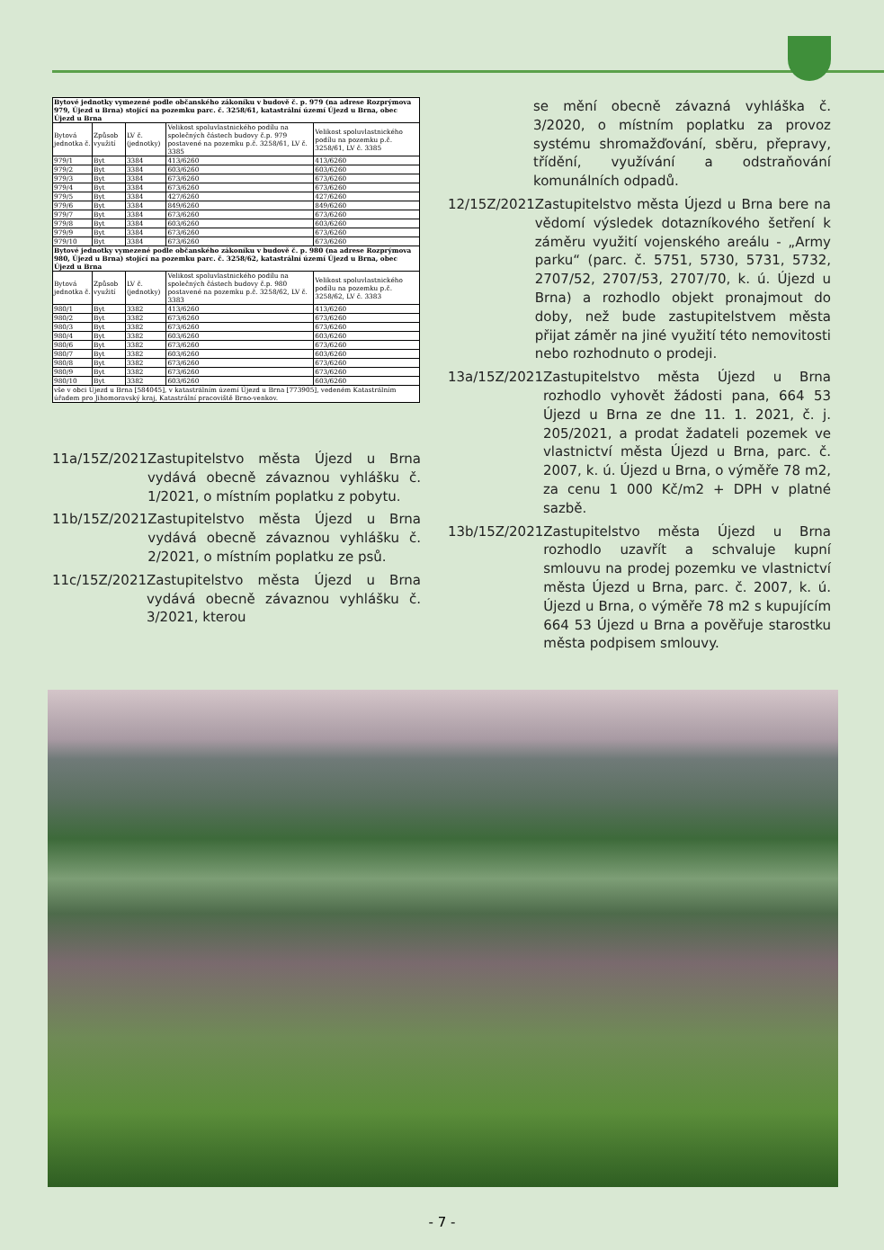| Bytové jednotky vymezené podle občanského zákoníku v budově č. p. 979 (na adrese Rozprýmova 979, Újezd u Brna) stojící na pozemku parc. č. 3258/61, katastrální území Újezd u Brna, obec Újezd u Brna | | | | |
| Bytová jednotka č. | Způsob využití | LV č. (jednotky) | Velikost spoluvlastnického podílu na společných částech budovy č.p. 979 postavené na pozemku p.č. 3258/61, LV č. 3385 | Velikost spoluvlastnického podílu na pozemku p.č. 3258/61, LV č. 3385 |
| 979/1 | Byt | 3384 | 413/6260 | 413/6260 |
| 979/2 | Byt | 3384 | 603/6260 | 603/6260 |
| 979/3 | Byt | 3384 | 673/6260 | 673/6260 |
| 979/4 | Byt | 3384 | 673/6260 | 673/6260 |
| 979/5 | Byt | 3384 | 427/6260 | 427/6260 |
| 979/6 | Byt | 3384 | 849/6260 | 849/6260 |
| 979/7 | Byt | 3384 | 673/6260 | 673/6260 |
| 979/8 | Byt | 3384 | 603/6260 | 603/6260 |
| 979/9 | Byt | 3384 | 673/6260 | 673/6260 |
| 979/10 | Byt | 3384 | 673/6260 | 673/6260 |
| Bytové jednotky vymezené podle občanského zákoníku v budově č. p. 980 (na adrese Rozprýmova 980, Újezd u Brna) stojící na pozemku parc. č. 3258/62, katastrální území Újezd u Brna, obec Újezd u Brna | | | | |
| Bytová jednotka č. | Způsob využití | LV č. (jednotky) | Velikost spoluvlastnického podílu na společných částech budovy č.p. 980 postavené na pozemku p.č. 3258/62, LV č. 3383 | Velikost spoluvlastnického podílu na pozemku p.č. 3258/62, LV č. 3383 |
| 980/1 | Byt | 3382 | 413/6260 | 413/6260 |
| 980/2 | Byt | 3382 | 673/6260 | 673/6260 |
| 980/3 | Byt | 3382 | 673/6260 | 673/6260 |
| 980/4 | Byt | 3382 | 603/6260 | 603/6260 |
| 980/6 | Byt | 3382 | 673/6260 | 673/6260 |
| 980/7 | Byt | 3382 | 603/6260 | 603/6260 |
| 980/8 | Byt | 3382 | 673/6260 | 673/6260 |
| 980/9 | Byt | 3382 | 673/6260 | 673/6260 |
| 980/10 | Byt | 3382 | 603/6260 | 603/6260 |
| vše v obci Újezd u Brna [584045], v katastrálním území Újezd u Brna [773905], vedeném Katastrálním úřadem pro Jihomoravský kraj, Katastrální pracoviště Brno-venkov. | | | | |
11a/15Z/2021 Zastupitelstvo města Újezd u Brna vydává obecně závaznou vyhlášku č. 1/2021, o místním poplatku z pobytu.
11b/15Z/2021 Zastupitelstvo města Újezd u Brna vydává obecně závaznou vyhlášku č. 2/2021, o místním poplatku ze psů.
11c/15Z/2021 Zastupitelstvo města Újezd u Brna vydává obecně závaznou vyhlášku č. 3/2021, kterou
se mění obecně závazná vyhláška č. 3/2020, o místním poplatku za provoz systému shromažďování, sběru, přepravy, třídění, využívání a odstraňování komunálních odpadů.
12/15Z/2021 Zastupitelstvo města Újezd u Brna bere na vědomí výsledek dotazníkového šetření k záměru využití vojenského areálu - „Army parku“ (parc. č. 5751, 5730, 5731, 5732, 2707/52, 2707/53, 2707/70, k. ú. Újezd u Brna) a rozhodlo objekt pronajmout do doby, než bude zastupitelstvem města přijat záměr na jiné využití této nemovitosti nebo rozhodnuto o prodeji.
13a/15Z/2021 Zastupitelstvo města Újezd u Brna rozhodlo vyhovět žádosti pana, 664 53 Újezd u Brna ze dne 11. 1. 2021, č. j. 205/2021, a prodat žadateli pozemek ve vlastnictví města Újezd u Brna, parc. č. 2007, k. ú. Újezd u Brna, o výměře 78 m2, za cenu 1 000 Kč/m2 + DPH v platné sazbě.
13b/15Z/2021 Zastupitelstvo města Újezd u Brna rozhodlo uzavřít a schvaluje kupní smlouvu na prodej pozemku ve vlastnictví města Újezd u Brna, parc. č. 2007, k. ú. Újezd u Brna, o výměře 78 m2 s kupujícím 664 53 Újezd u Brna a pověřuje starostku města podpisem smlouvy.
- 7 -